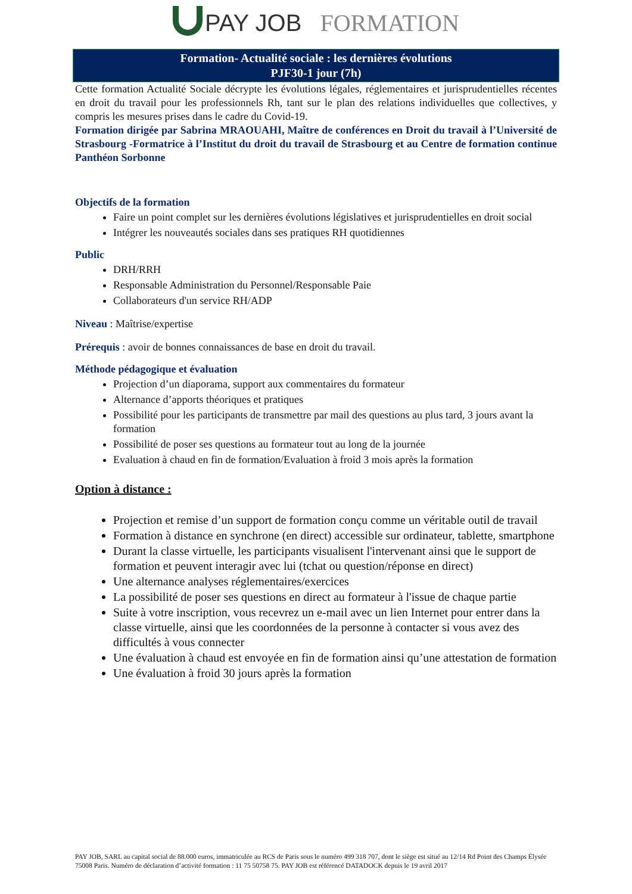PAY JOB FORMATION
Formation- Actualité sociale : les dernières évolutions
PJF30-1 jour (7h)
Cette formation Actualité Sociale décrypte les évolutions légales, réglementaires et jurisprudentielles récentes en droit du travail pour les professionnels Rh, tant sur le plan des relations individuelles que collectives, y compris les mesures prises dans le cadre du Covid-19.
Formation dirigée par Sabrina MRAOUAHI, Maître de conférences en Droit du travail à l’Université de Strasbourg -Formatrice à l’Institut du droit du travail de Strasbourg et au Centre de formation continue Panthéon Sorbonne
Objectifs de la formation
Faire un point complet sur les dernières évolutions législatives et jurisprudentielles en droit social
Intégrer les nouveautés sociales dans ses pratiques RH quotidiennes
Public
DRH/RRH
Responsable Administration du Personnel/Responsable Paie
Collaborateurs d'un service RH/ADP
Niveau : Maîtrise/expertise
Prérequis : avoir de bonnes connaissances de base en droit du travail.
Méthode pédagogique et évaluation
Projection d’un diaporama, support aux commentaires du formateur
Alternance d’apports théoriques et pratiques
Possibilité pour les participants de transmettre par mail des questions au plus tard, 3 jours avant la formation
Possibilité de poser ses questions au formateur tout au long de la journée
Evaluation à chaud en fin de formation/Evaluation à froid 3 mois après la formation
Option à distance :
Projection et remise d’un support de formation conçu comme un véritable outil de travail
Formation à distance en synchrone (en direct) accessible sur ordinateur, tablette, smartphone
Durant la classe virtuelle, les participants visualisent l'intervenant ainsi que le support de formation et peuvent interagir avec lui (tchat ou question/réponse en direct)
Une alternance analyses réglementaires/exercices
La possibilité de poser ses questions en direct au formateur à l'issue de chaque partie
Suite à votre inscription, vous recevrez un e-mail avec un lien Internet pour entrer dans la classe virtuelle, ainsi que les coordonnées de la personne à contacter si vous avez des difficultés à vous connecter
Une évaluation à chaud est envoyée en fin de formation ainsi qu’une attestation de formation
Une évaluation à froid 30 jours après la formation
PAY JOB, SARL au capital social de 88.000 euros, immatriculée au RCS de Paris sous le numéro 499 318 707, dont le siège est situé au 12/14 Rd Point des Champs Élysée 75008 Paris. Numéro de déclaration d’activité formation : 11 75 50758 75. PAY JOB est référencé DATADOCK depuis le 19 avril 2017